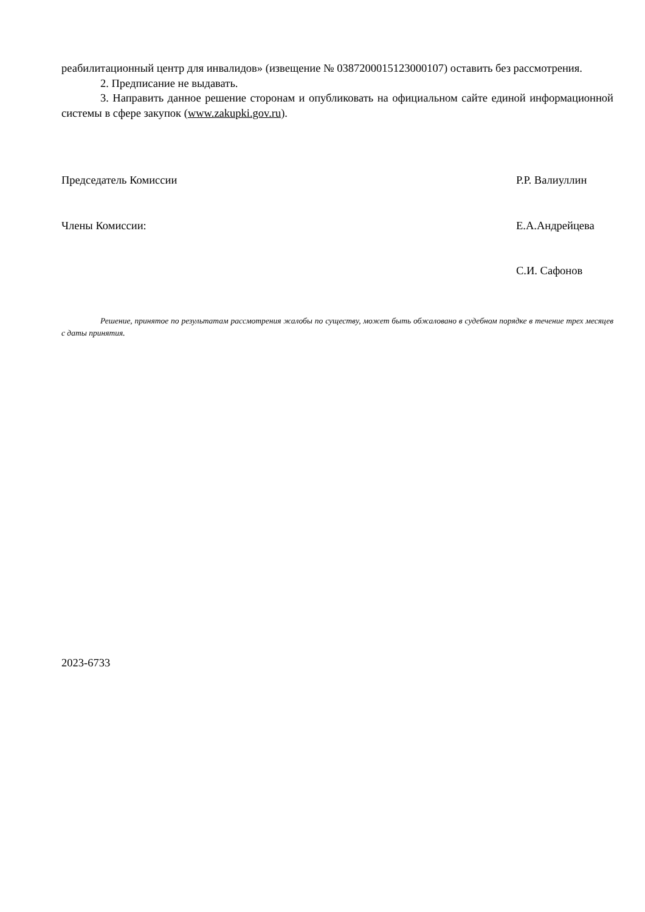реабилитационный центр для инвалидов» (извещение № 0387200015123000107) оставить без рассмотрения.
2. Предписание не выдавать.
3. Направить данное решение сторонам и опубликовать на официальном сайте единой информационной системы в сфере закупок (www.zakupki.gov.ru).
Председатель Комиссии Р.Р. Валиуллин
Члены Комиссии: Е.А.Андрейцева
С.И. Сафонов
Решение, принятое по результатам рассмотрения жалобы по существу, может быть обжаловано в судебном порядке в течение трех месяцев с даты принятия.
2023-6733